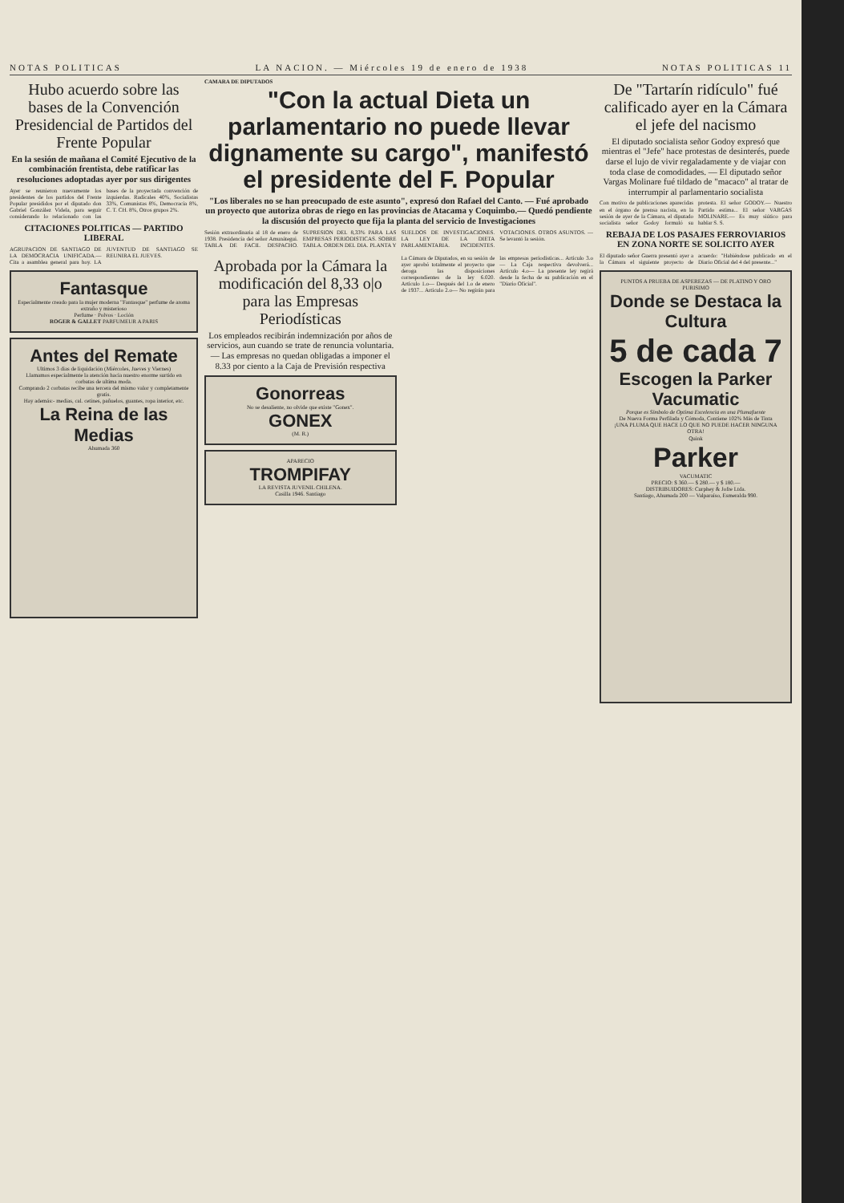NOTAS POLITICAS LA NACION. — Miércoles 19 de enero de 1938 NOTAS POLITICAS 11
Hubo acuerdo sobre las bases de la Convención Presidencial de Partidos del Frente Popular
En la sesión de mañana el Comité Ejecutivo de la combinación frentista, debe ratificar las resoluciones adoptadas ayer por sus dirigentes
Ayer se reunieron nuevamente los presidentes de los partidos del Frente Popular presididos por el diputado don Gabriel González Videla, para seguir considerando lo relacionado con las bases de la proyectada convención de izquierdas. Radicales 40%, Socialistas 33%, Comunistas 8%, Democracia 8%, C. T. CH. 8%, Otros grupos 2%.
CITACIONES POLITICAS — PARTIDO LIBERAL
AGRUPACION DE SANTIAGO DE LA DEMOCRACIA UNIFICADA.— Cita a asamblea general para hoy. LA JUVENTUD DE SANTIAGO SE REUNIRA EL JUEVES.
Fantasque
Especialmente creado para la mujer moderna "Fantasque" perfume de aroma extraño y misterioso
Perfume · Polvos · Loción
ROGER & GALLET PARFUMEUR A PARIS
Antes del Remate
Ultimos 3 dias de liquidación (Miércoles, Jueves y Viernes)
Llamamos especialmente la atención hacia nuestro enorme surtido en corbatas de ultima moda.
Comprando 2 corbatas recibe una tercera del mismo valor y completamente gratis.
Hay además:- medias, cal. cetines, pañuelos, guantes, ropa interior, etc.
La Reina de las Medias
Ahumada 360
CAMARA DE DIPUTADOS
"Con la actual Dieta un parlamentario no puede llevar dignamente su cargo", manifestó el presidente del F. Popular
"Los liberales no se han preocupado de este asunto", expresó don Rafael del Canto. — Fué aprobado un proyecto que autoriza obras de riego en las provincias de Atacama y Coquimbo.— Quedó pendiente la discusión del proyecto que fija la planta del servicio de Investigaciones
Sesión extraordinaria al 18 de enero de 1938. Presidencia del señor Amunátegui. TABLA DE FACIL DESPACHO. SUPRESION DEL 8,33% PARA LAS EMPRESAS PERIODISTICAS. SOBRE TABLA. ORDEN DEL DIA. PLANTA Y SUELDOS DE INVESTIGACIONES. LA LEY DE LA DIETA PARLAMENTARIA. INCIDENTES. VOTACIONES. OTROS ASUNTOS. —Se levantó la sesión.
Aprobada por la Cámara la modificación del 8,33 o|o para las Empresas Periodísticas
Los empleados recibirán indemnización por años de servicios, aun cuando se trate de renuncia voluntaria. — Las empresas no quedan obligadas a imponer el 8.33 por ciento a la Caja de Previsión respectiva
Gonorreas
No se desaliente, no olvide que existe "Gonex".
GONEX
(M. R.)
APARECIO
TROMPIFAY
LA REVISTA JUVENIL CHILENA.
Casilla 1946. Santiago
La Cámara de Diputados, en su sesión de ayer aprobó totalmente el proyecto que deroga las disposiciones correspondientes de la ley 6.020. Artículo 1.o— Después del 1.o de enero de 1937... Artículo 2.o— No regirán para las empresas periodísticas... Artículo 3.o— La Caja respectiva devolverá... Artículo 4.o— La presente ley regirá desde la fecha de su publicación en el "Diario Oficial".
De "Tartarín ridículo" fué calificado ayer en la Cámara el jefe del nacismo
El diputado socialista señor Godoy expresó que mientras el "Jefe" hace protestas de desinterés, puede darse el lujo de vivir regaladamente y de viajar con toda clase de comodidades. — El diputado señor Vargas Molinare fué tildado de "macaco" al tratar de interrumpir al parlamentario socialista
Con motivo de publicaciones aparecidas en el órgano de prensa nacista, en la sesión de ayer de la Cámara, el diputado socialista señor Godoy formuló su protesta. El señor GODOY.— Nuestro Partido estima... El señor VARGAS MOLINARE.— Es muy siútico para hablar S. S.
REBAJA DE LOS PASAJES FERROVIARIOS EN ZONA NORTE SE SOLICITO AYER
El diputado señor Guerra presentó ayer a la Cámara el siguiente proyecto de acuerdo: "Habiéndose publicado en el Diario Oficial del 4 del presente..."
PUNTOS A PRUEBA DE ASPEREZAS — DE PLATINO Y ORO PURISIMO
Donde se Destaca la Cultura
5 de cada 7
Escogen la Parker Vacumatic
Porque es Símbolo de Optima Excelencia en una Plumafuente
De Nueva Forma Perfilada y Cómoda, Contiene 102% Más de Tinta
¡UNA PLUMA QUE HACE LO QUE NO PUEDE HACER NINGUNA OTRA!
Quink
Parker
VACUMATIC
PRECIO: $ 360.— $ 280.— y $ 180.—
DISTRIBUIDORES: Curphey & Jofre Ltda.
Santiago, Ahumada 200 — Valparaíso, Esmeralda 990.